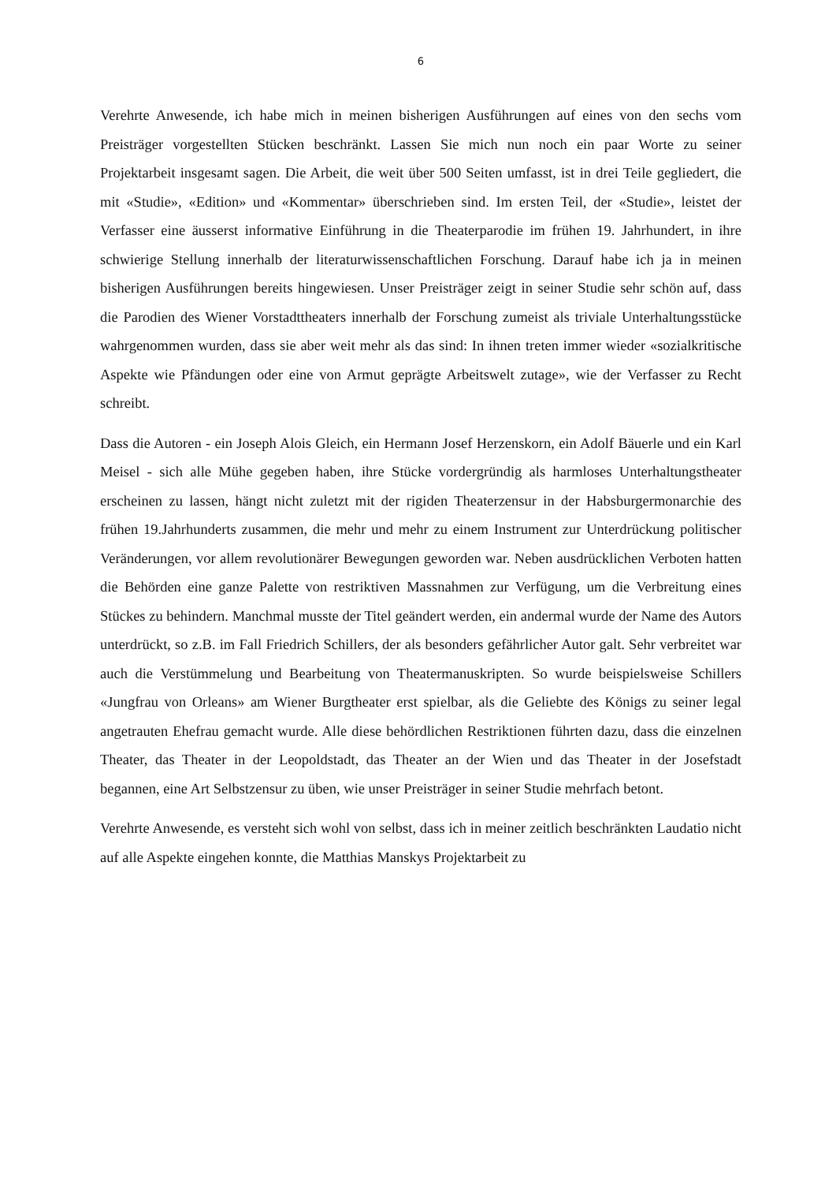6
Verehrte Anwesende, ich habe mich in meinen bisherigen Ausführungen auf eines von den sechs vom Preisträger vorgestellten Stücken beschränkt. Lassen Sie mich nun noch ein paar Worte zu seiner Projektarbeit insgesamt sagen. Die Arbeit, die weit über 500 Seiten umfasst, ist in drei Teile gegliedert, die mit «Studie», «Edition» und «Kommentar» überschrieben sind. Im ersten Teil, der «Studie», leistet der Verfasser eine äusserst informative Einführung in die Theaterparodie im frühen 19. Jahrhundert, in ihre schwierige Stellung innerhalb der literaturwissenschaftlichen Forschung. Darauf habe ich ja in meinen bisherigen Ausführungen bereits hingewiesen. Unser Preisträger zeigt in seiner Studie sehr schön auf, dass die Parodien des Wiener Vorstadttheaters innerhalb der Forschung zumeist als triviale Unterhaltungsstücke wahrgenommen wurden, dass sie aber weit mehr als das sind: In ihnen treten immer wieder «sozialkritische Aspekte wie Pfändungen oder eine von Armut geprägte Arbeitswelt zutage», wie der Verfasser zu Recht schreibt.
Dass die Autoren - ein Joseph Alois Gleich, ein Hermann Josef Herzenskorn, ein Adolf Bäuerle und ein Karl Meisel - sich alle Mühe gegeben haben, ihre Stücke vordergründig als harmloses Unterhaltungstheater erscheinen zu lassen, hängt nicht zuletzt mit der rigiden Theaterzensur in der Habsburgermonarchie des frühen 19.Jahrhunderts zusammen, die mehr und mehr zu einem Instrument zur Unterdrückung politischer Veränderungen, vor allem revolutionärer Bewegungen geworden war. Neben ausdrücklichen Verboten hatten die Behörden eine ganze Palette von restriktiven Massnahmen zur Verfügung, um die Verbreitung eines Stückes zu behindern. Manchmal musste der Titel geändert werden, ein andermal wurde der Name des Autors unterdrückt, so z.B. im Fall Friedrich Schillers, der als besonders gefährlicher Autor galt. Sehr verbreitet war auch die Verstümmelung und Bearbeitung von Theatermanuskripten. So wurde beispielsweise Schillers «Jungfrau von Orleans» am Wiener Burgtheater erst spielbar, als die Geliebte des Königs zu seiner legal angetrauten Ehefrau gemacht wurde. Alle diese behördlichen Restriktionen führten dazu, dass die einzelnen Theater, das Theater in der Leopoldstadt, das Theater an der Wien und das Theater in der Josefstadt begannen, eine Art Selbstzensur zu üben, wie unser Preisträger in seiner Studie mehrfach betont.
Verehrte Anwesende, es versteht sich wohl von selbst, dass ich in meiner zeitlich beschränkten Laudatio nicht auf alle Aspekte eingehen konnte, die Matthias Manskys Projektarbeit zu